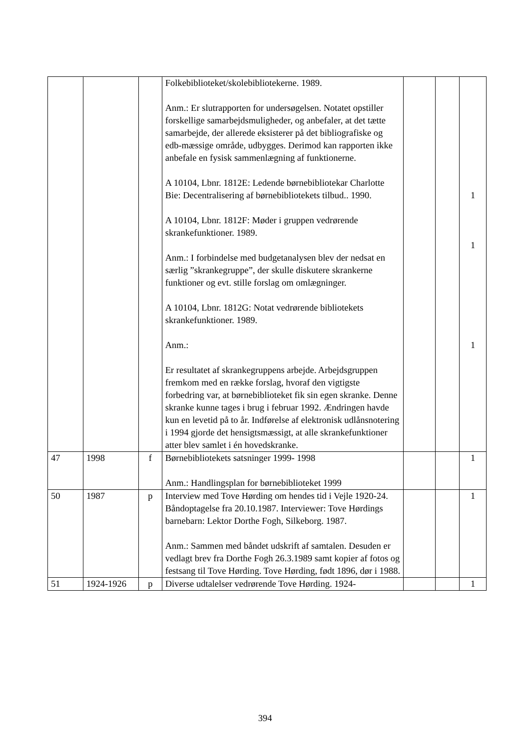| | | | Folkebiblioteket/skolebibliotekerne. 1989. Anm.: Er slutrapporten for undersøgelsen. Notatet opstiller forskellige samarbejdsmuligheder, og anbefaler, at det tætte samarbejde, der allerede eksisterer på det bibliografiske og edb-mæssige område, udbygges. Derimod kan rapporten ikke anbefale en fysisk sammenlægning af funktionerne. A 10104, Lbnr. 1812E: Ledende børnebibliotekar Charlotte Bie: Decentralisering af børnebibliotekets tilbud.. 1990. A 10104, Lbnr. 1812F: Møder i gruppen vedrørende skrankefunktioner. 1989. Anm.: I forbindelse med budgetanalysen blev der nedsat en særlig ”skrankegruppe”, der skulle diskutere skrankerne funktioner og evt. stille forslag om omlægninger. A 10104, Lbnr. 1812G: Notat vedrørende bibliotekets skrankefunktioner. 1989. Anm.: Er resultatet af skrankegruppens arbejde. Arbejdsgruppen fremkom med en række forslag, hvoraf den vigtigste forbedring var, at børnebiblioteket fik sin egen skranke. Denne skranke kunne tages i brug i februar 1992. Ændringen havde kun en levetid på to år. Indførelse af elektronisk udlånsnotering i 1994 gjorde det hensigtsmæssigt, at alle skrankefunktioner atter blev samlet i én hovedskranke. | | | 1 1 1 |
| 47 | 1998 | f | Børnebibliotekets satsninger 1999- 1998 Anm.: Handlingsplan for børnebiblioteket 1999 | | | 1 |
| 50 | 1987 | p | Interview med Tove Hørding om hendes tid i Vejle 1920-24. Båndoptagelse fra 20.10.1987. Interviewer: Tove Hørdings barnebarn: Lektor Dorthe Fogh, Silkeborg. 1987. Anm.: Sammen med båndet udskrift af samtalen. Desuden er vedlagt brev fra Dorthe Fogh 26.3.1989 samt kopier af fotos og festsang til Tove Hørding. Tove Hørding, født 1896, dør i 1988. | | | 1 |
| 51 | 1924-1926 | p | Diverse udtalelser vedrørende Tove Hørding. 1924- | | | 1 |
394